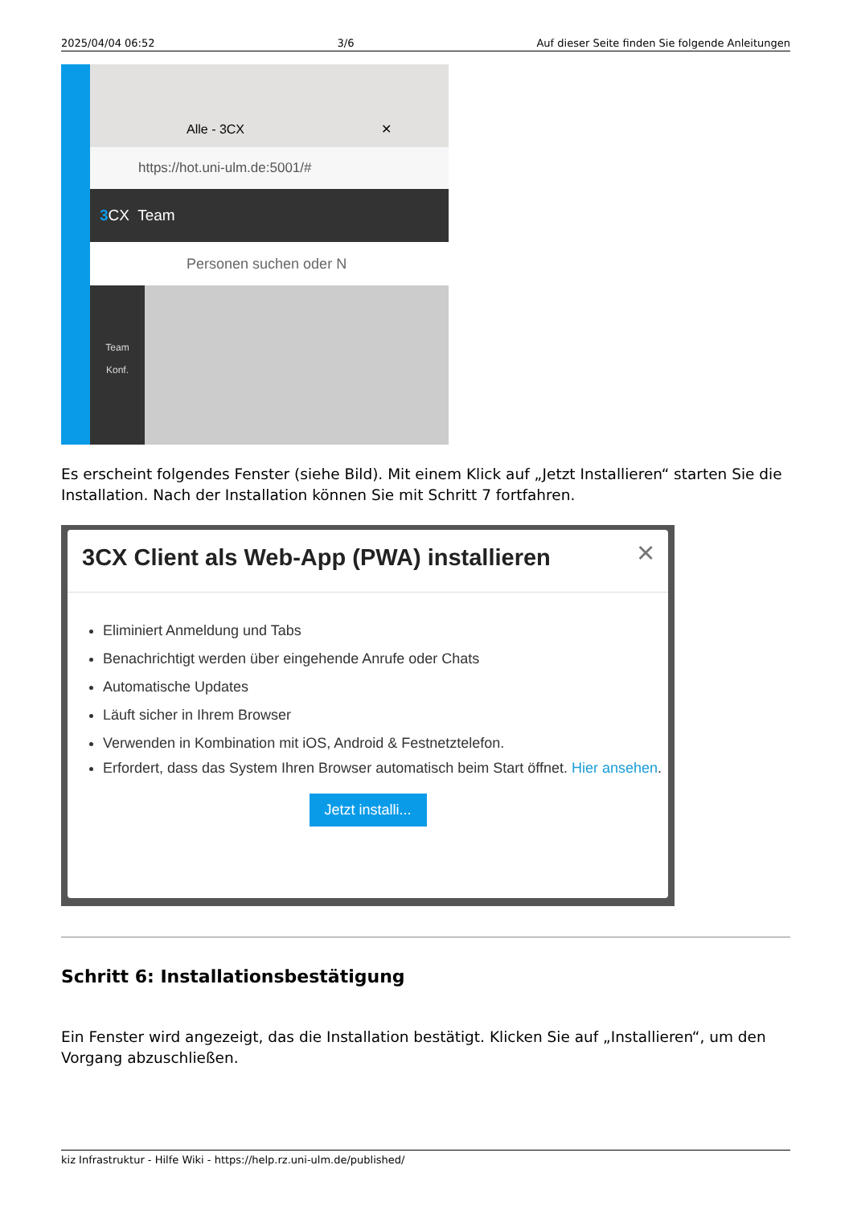2025/04/04 06:52 3/6 Auf dieser Seite finden Sie folgende Anleitungen
Alle - 3CX ✕
https://hot.uni-ulm.de:5001/#
3 CX Team
Personen suchen oder N
Team
Konf.
Es erscheint folgendes Fenster (siehe Bild). Mit einem Klick auf „Jetzt Installieren“ starten Sie die Installation. Nach der Installation können Sie mit Schritt 7 fortfahren.
3CX Client als Web-App (PWA) installieren ✕
Eliminiert Anmeldung und Tabs
Benachrichtigt werden über eingehende Anrufe oder Chats
Automatische Updates
Läuft sicher in Ihrem Browser
Verwenden in Kombination mit iOS, Android & Festnetztelefon.
Erfordert, dass das System Ihren Browser automatisch beim Start öffnet. Hier ansehen.
Jetzt installi...
Schritt 6: Installationsbestätigung
Ein Fenster wird angezeigt, das die Installation bestätigt. Klicken Sie auf „Installieren“, um den Vorgang abzuschließen.
kiz Infrastruktur - Hilfe Wiki - https://help.rz.uni-ulm.de/published/